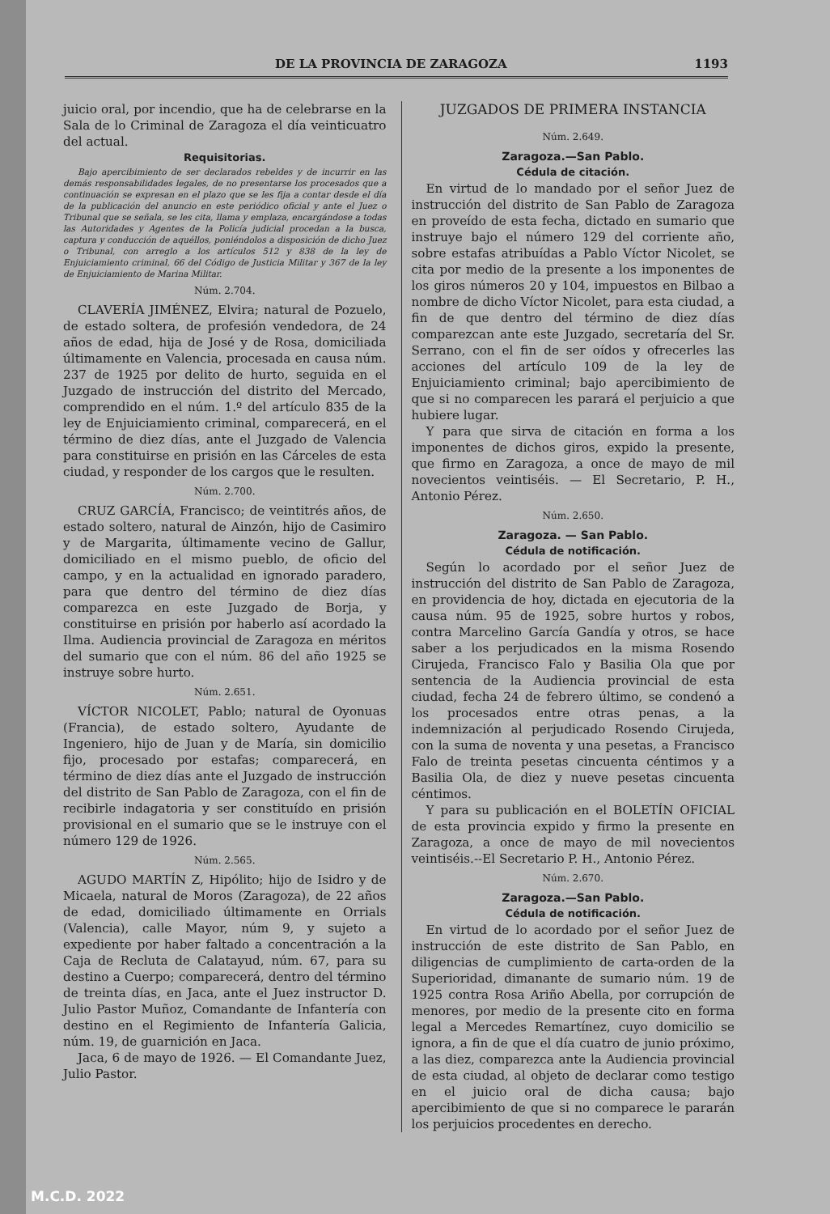DE LA PROVINCIA DE ZARAGOZA 1193
juicio oral, por incendio, que ha de celebrarse en la Sala de lo Criminal de Zaragoza el día veinticuatro del actual.
Requisitorias.
Bajo apercibimiento de ser declarados rebeldes y de incurrir en las demás responsabilidades legales, de no presentarse los procesados que a continuación se expresan en el plazo que se les fija a contar desde el día de la publicación del anuncio en este periódico oficial y ante el Juez o Tribunal que se señala, se les cita, llama y emplaza, encargándose a todas las Autoridades y Agentes de la Policía judicial procedan a la busca, captura y conducción de aquéllos, poniéndolos a disposición de dicho Juez o Tribunal, con arreglo a los artículos 512 y 838 de la ley de Enjuiciamiento criminal, 66 del Código de Justicia Militar y 367 de la ley de Enjuiciamiento de Marina Militar.
Núm. 2.704.
CLAVERÍA JIMÉNEZ, Elvira; natural de Pozuelo, de estado soltera, de profesión vendedora, de 24 años de edad, hija de José y de Rosa, domiciliada últimamente en Valencia, procesada en causa núm. 237 de 1925 por delito de hurto, seguida en el Juzgado de instrucción del distrito del Mercado, comprendido en el núm. 1.º del artículo 835 de la ley de Enjuiciamiento criminal, comparecerá, en el término de diez días, ante el Juzgado de Valencia para constituirse en prisión en las Cárceles de esta ciudad, y responder de los cargos que le resulten.
Núm. 2.700.
CRUZ GARCÍA, Francisco; de veintitrés años, de estado soltero, natural de Ainzón, hijo de Casimiro y de Margarita, últimamente vecino de Gallur, domiciliado en el mismo pueblo, de oficio del campo, y en la actualidad en ignorado paradero, para que dentro del término de diez días comparezca en este Juzgado de Borja, y constituirse en prisión por haberlo así acordado la Ilma. Audiencia provincial de Zaragoza en méritos del sumario que con el núm. 86 del año 1925 se instruye sobre hurto.
Núm. 2.651.
VÍCTOR NICOLET, Pablo; natural de Oyonuas (Francia), de estado soltero, Ayudante de Ingeniero, hijo de Juan y de María, sin domicilio fijo, procesado por estafas; comparecerá, en término de diez días ante el Juzgado de instrucción del distrito de San Pablo de Zaragoza, con el fin de recibirle indagatoria y ser constituído en prisión provisional en el sumario que se le instruye con el número 129 de 1926.
Núm. 2.565.
AGUDO MARTÍN Z, Hipólito; hijo de Isidro y de Micaela, natural de Moros (Zaragoza), de 22 años de edad, domiciliado últimamente en Orrials (Valencia), calle Mayor, núm 9, y sujeto a expediente por haber faltado a concentración a la Caja de Recluta de Calatayud, núm. 67, para su destino a Cuerpo; comparecerá, dentro del término de treinta días, en Jaca, ante el Juez instructor D. Julio Pastor Muñoz, Comandante de Infantería con destino en el Regimiento de Infantería Galicia, núm. 19, de guarnición en Jaca.
Jaca, 6 de mayo de 1926. — El Comandante Juez, Julio Pastor.
JUZGADOS DE PRIMERA INSTANCIA
Núm. 2.649.
Zaragoza.—San Pablo.
Cédula de citación.
En virtud de lo mandado por el señor Juez de instrucción del distrito de San Pablo de Zaragoza en proveído de esta fecha, dictado en sumario que instruye bajo el número 129 del corriente año, sobre estafas atribuídas a Pablo Víctor Nicolet, se cita por medio de la presente a los imponentes de los giros números 20 y 104, impuestos en Bilbao a nombre de dicho Víctor Nicolet, para esta ciudad, a fin de que dentro del término de diez días comparezcan ante este Juzgado, secretaría del Sr. Serrano, con el fin de ser oídos y ofrecerles las acciones del artículo 109 de la ley de Enjuiciamiento criminal; bajo apercibimiento de que si no comparecen les parará el perjuicio a que hubiere lugar.
Y para que sirva de citación en forma a los imponentes de dichos giros, expido la presente, que firmo en Zaragoza, a once de mayo de mil novecientos veintiséis. — El Secretario, P. H., Antonio Pérez.
Núm. 2.650.
Zaragoza. — San Pablo.
Cédula de notificación.
Según lo acordado por el señor Juez de instrucción del distrito de San Pablo de Zaragoza, en providencia de hoy, dictada en ejecutoria de la causa núm. 95 de 1925, sobre hurtos y robos, contra Marcelino García Gandía y otros, se hace saber a los perjudicados en la misma Rosendo Cirujeda, Francisco Falo y Basilia Ola que por sentencia de la Audiencia provincial de esta ciudad, fecha 24 de febrero último, se condenó a los procesados entre otras penas, a la indemnización al perjudicado Rosendo Cirujeda, con la suma de noventa y una pesetas, a Francisco Falo de treinta pesetas cincuenta céntimos y a Basilia Ola, de diez y nueve pesetas cincuenta céntimos.
Y para su publicación en el BOLETÍN OFICIAL de esta provincia expido y firmo la presente en Zaragoza, a once de mayo de mil novecientos veintiséis.--El Secretario P. H., Antonio Pérez.
Núm. 2.670.
Zaragoza.—San Pablo.
Cédula de notificación.
En virtud de lo acordado por el señor Juez de instrucción de este distrito de San Pablo, en diligencias de cumplimiento de carta-orden de la Superioridad, dimanante de sumario núm. 19 de 1925 contra Rosa Ariño Abella, por corrupción de menores, por medio de la presente cito en forma legal a Mercedes Remartínez, cuyo domicilio se ignora, a fin de que el día cuatro de junio próximo, a las diez, comparezca ante la Audiencia provincial de esta ciudad, al objeto de declarar como testigo en el juicio oral de dicha causa; bajo apercibimiento de que si no comparece le pararán los perjuicios procedentes en derecho.
M.C.D. 2022